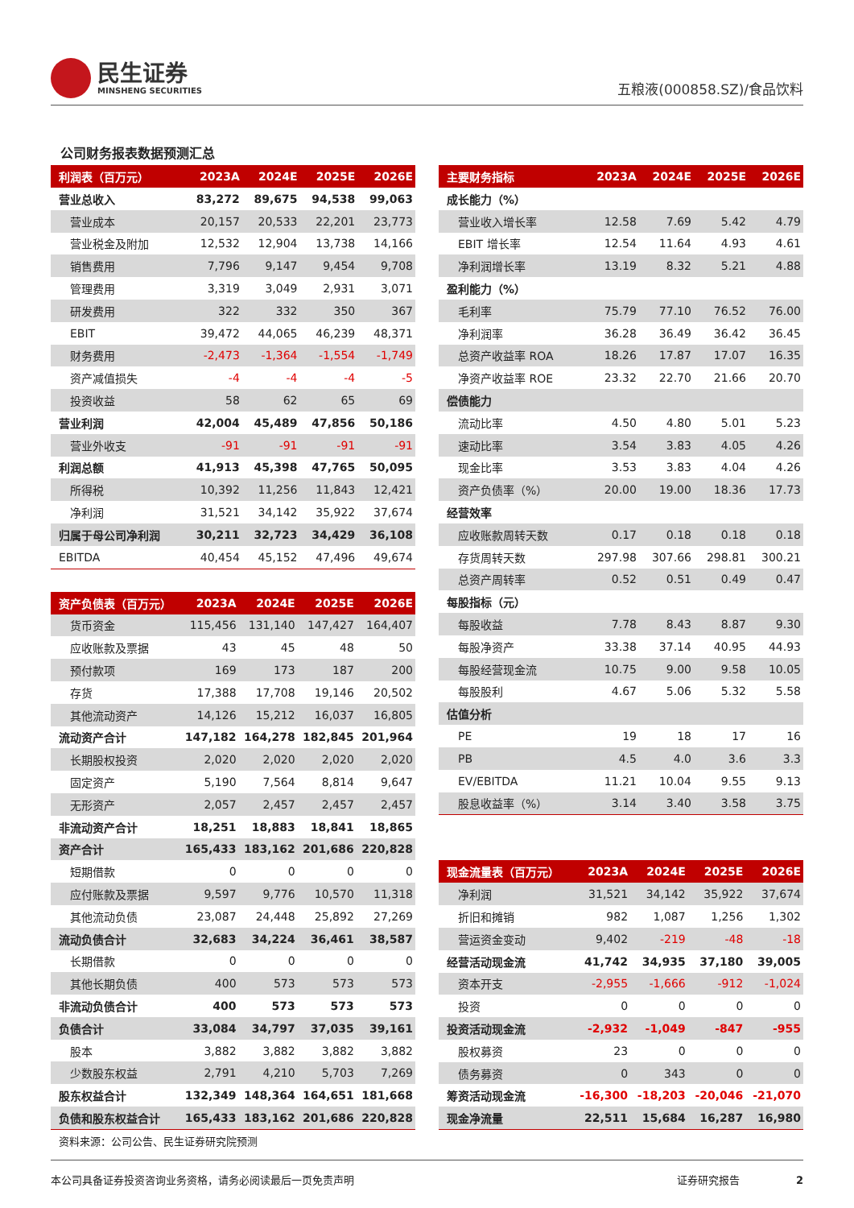民生证券
MINSHENG SECURITIES
五粮液(000858.SZ)/食品饮料
公司财务报表数据预测汇总
| 利润表（百万元） | 2023A | 2024E | 2025E | 2026E |
| --- | --- | --- | --- | --- |
| 营业总收入 | 83,272 | 89,675 | 94,538 | 99,063 |
| 营业成本 | 20,157 | 20,533 | 22,201 | 23,773 |
| 营业税金及附加 | 12,532 | 12,904 | 13,738 | 14,166 |
| 销售费用 | 7,796 | 9,147 | 9,454 | 9,708 |
| 管理费用 | 3,319 | 3,049 | 2,931 | 3,071 |
| 研发费用 | 322 | 332 | 350 | 367 |
| EBIT | 39,472 | 44,065 | 46,239 | 48,371 |
| 财务费用 | -2,473 | -1,364 | -1,554 | -1,749 |
| 资产减值损失 | -4 | -4 | -4 | -5 |
| 投资收益 | 58 | 62 | 65 | 69 |
| 营业利润 | 42,004 | 45,489 | 47,856 | 50,186 |
| 营业外收支 | -91 | -91 | -91 | -91 |
| 利润总额 | 41,913 | 45,398 | 47,765 | 50,095 |
| 所得税 | 10,392 | 11,256 | 11,843 | 12,421 |
| 净利润 | 31,521 | 34,142 | 35,922 | 37,674 |
| 归属于母公司净利润 | 30,211 | 32,723 | 34,429 | 36,108 |
| EBITDA | 40,454 | 45,152 | 47,496 | 49,674 |
| 资产负债表（百万元） | 2023A | 2024E | 2025E | 2026E |
| --- | --- | --- | --- | --- |
| 货币资金 | 115,456 | 131,140 | 147,427 | 164,407 |
| 应收账款及票据 | 43 | 45 | 48 | 50 |
| 预付款项 | 169 | 173 | 187 | 200 |
| 存货 | 17,388 | 17,708 | 19,146 | 20,502 |
| 其他流动资产 | 14,126 | 15,212 | 16,037 | 16,805 |
| 流动资产合计 | 147,182 | 164,278 | 182,845 | 201,964 |
| 长期股权投资 | 2,020 | 2,020 | 2,020 | 2,020 |
| 固定资产 | 5,190 | 7,564 | 8,814 | 9,647 |
| 无形资产 | 2,057 | 2,457 | 2,457 | 2,457 |
| 非流动资产合计 | 18,251 | 18,883 | 18,841 | 18,865 |
| 资产合计 | 165,433 | 183,162 | 201,686 | 220,828 |
| 短期借款 | 0 | 0 | 0 | 0 |
| 应付账款及票据 | 9,597 | 9,776 | 10,570 | 11,318 |
| 其他流动负债 | 23,087 | 24,448 | 25,892 | 27,269 |
| 流动负债合计 | 32,683 | 34,224 | 36,461 | 38,587 |
| 长期借款 | 0 | 0 | 0 | 0 |
| 其他长期负债 | 400 | 573 | 573 | 573 |
| 非流动负债合计 | 400 | 573 | 573 | 573 |
| 负债合计 | 33,084 | 34,797 | 37,035 | 39,161 |
| 股本 | 3,882 | 3,882 | 3,882 | 3,882 |
| 少数股东权益 | 2,791 | 4,210 | 5,703 | 7,269 |
| 股东权益合计 | 132,349 | 148,364 | 164,651 | 181,668 |
| 负债和股东权益合计 | 165,433 | 183,162 | 201,686 | 220,828 |
资料来源：公司公告、民生证券研究院预测
| 主要财务指标 | 2023A | 2024E | 2025E | 2026E |
| --- | --- | --- | --- | --- |
| 成长能力（%） | | | | |
| 营业收入增长率 | 12.58 | 7.69 | 5.42 | 4.79 |
| EBIT 增长率 | 12.54 | 11.64 | 4.93 | 4.61 |
| 净利润增长率 | 13.19 | 8.32 | 5.21 | 4.88 |
| 盈利能力（%） | | | | |
| 毛利率 | 75.79 | 77.10 | 76.52 | 76.00 |
| 净利润率 | 36.28 | 36.49 | 36.42 | 36.45 |
| 总资产收益率 ROA | 18.26 | 17.87 | 17.07 | 16.35 |
| 净资产收益率 ROE | 23.32 | 22.70 | 21.66 | 20.70 |
| 偿债能力 | | | | |
| 流动比率 | 4.50 | 4.80 | 5.01 | 5.23 |
| 速动比率 | 3.54 | 3.83 | 4.05 | 4.26 |
| 现金比率 | 3.53 | 3.83 | 4.04 | 4.26 |
| 资产负债率（%） | 20.00 | 19.00 | 18.36 | 17.73 |
| 经营效率 | | | | |
| 应收账款周转天数 | 0.17 | 0.18 | 0.18 | 0.18 |
| 存货周转天数 | 297.98 | 307.66 | 298.81 | 300.21 |
| 总资产周转率 | 0.52 | 0.51 | 0.49 | 0.47 |
| 每股指标（元） | | | | |
| 每股收益 | 7.78 | 8.43 | 8.87 | 9.30 |
| 每股净资产 | 33.38 | 37.14 | 40.95 | 44.93 |
| 每股经营现金流 | 10.75 | 9.00 | 9.58 | 10.05 |
| 每股股利 | 4.67 | 5.06 | 5.32 | 5.58 |
| 估值分析 | | | | |
| PE | 19 | 18 | 17 | 16 |
| PB | 4.5 | 4.0 | 3.6 | 3.3 |
| EV/EBITDA | 11.21 | 10.04 | 9.55 | 9.13 |
| 股息收益率（%） | 3.14 | 3.40 | 3.58 | 3.75 |
| 现金流量表（百万元） | 2023A | 2024E | 2025E | 2026E |
| --- | --- | --- | --- | --- |
| 净利润 | 31,521 | 34,142 | 35,922 | 37,674 |
| 折旧和摊销 | 982 | 1,087 | 1,256 | 1,302 |
| 营运资金变动 | 9,402 | -219 | -48 | -18 |
| 经营活动现金流 | 41,742 | 34,935 | 37,180 | 39,005 |
| 资本开支 | -2,955 | -1,666 | -912 | -1,024 |
| 投资 | 0 | 0 | 0 | 0 |
| 投资活动现金流 | -2,932 | -1,049 | -847 | -955 |
| 股权募资 | 23 | 0 | 0 | 0 |
| 债务募资 | 0 | 343 | 0 | 0 |
| 筹资活动现金流 | -16,300 | -18,203 | -20,046 | -21,070 |
| 现金净流量 | 22,511 | 15,684 | 16,287 | 16,980 |
本公司具备证券投资咨询业务资格，请务必阅读最后一页免责声明 证券研究报告 2